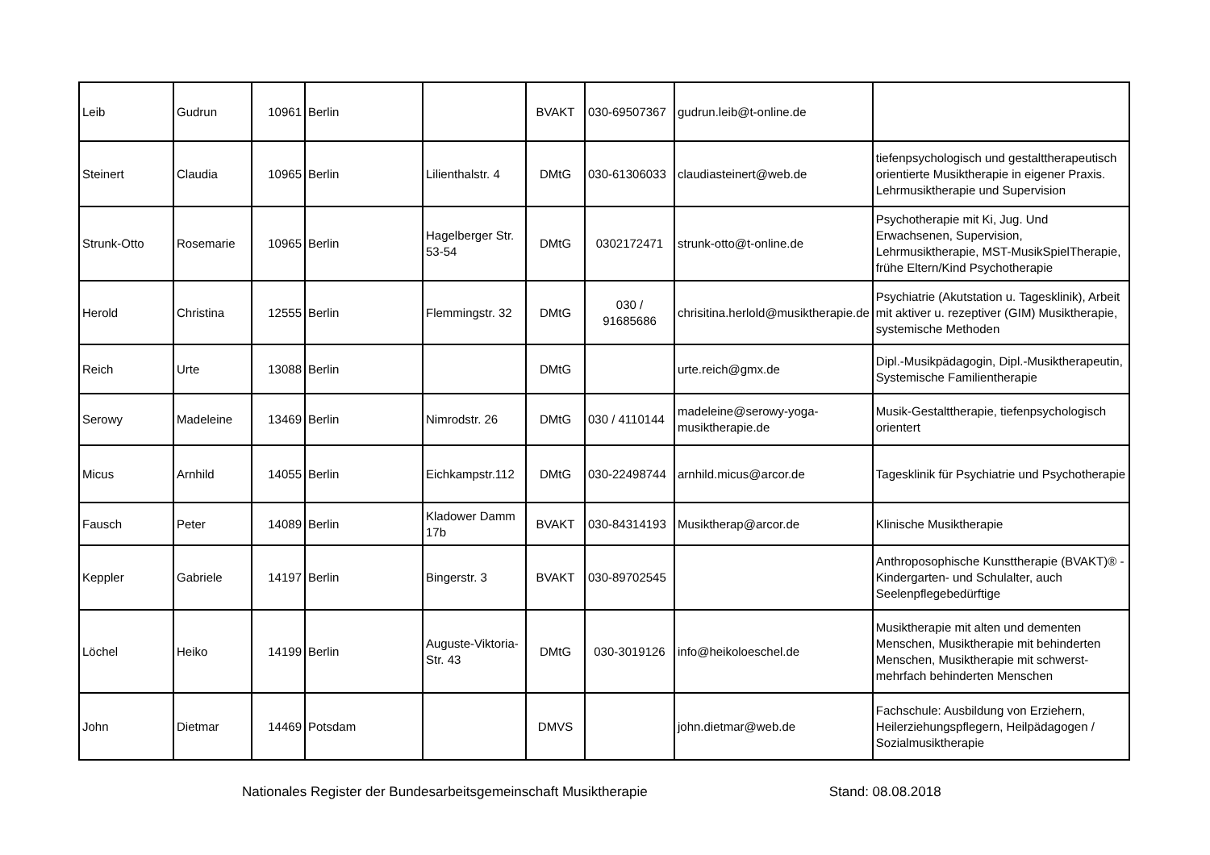| Leib | Gudrun | 10961 | Berlin | | BVAKT | 030-69507367 | gudrun.leib@t-online.de | |
| Steinert | Claudia | 10965 | Berlin | Lilienthalstr. 4 | DMtG | 030-61306033 | claudiasteinert@web.de | tiefenpsychologisch und gestalttherapeutisch orientierte Musiktherapie in eigener Praxis. Lehrmusiktherapie und Supervision |
| Strunk-Otto | Rosemarie | 10965 | Berlin | Hagelberger Str. 53-54 | DMtG | 0302172471 | strunk-otto@t-online.de | Psychotherapie mit Ki, Jug. Und Erwachsenen, Supervision, Lehrmusiktherapie, MST-MusikSpielTherapie, frühe Eltern/Kind Psychotherapie |
| Herold | Christina | 12555 | Berlin | Flemmingstr. 32 | DMtG | 030 / 91685686 | chrisitina.herlold@musiktherapie.de | Psychiatrie (Akutstation u. Tagesklinik), Arbeit mit aktiver u. rezeptiver (GIM) Musiktherapie, systemische Methoden |
| Reich | Urte | 13088 | Berlin | | DMtG | | urte.reich@gmx.de | Dipl.-Musikpädagogin, Dipl.-Musiktherapeutin, Systemische Familientherapie |
| Serowy | Madeleine | 13469 | Berlin | Nimrodstr. 26 | DMtG | 030 / 4110144 | madeleine@serowy-yoga-musiktherapie.de | Musik-Gestalttherapie, tiefenpsychologisch orientert |
| Micus | Arnhild | 14055 | Berlin | Eichkampstr.112 | DMtG | 030-22498744 | arnhild.micus@arcor.de | Tagesklinik für Psychiatrie und Psychotherapie |
| Fausch | Peter | 14089 | Berlin | Kladower Damm 17b | BVAKT | 030-84314193 | Musiktherap@arcor.de | Klinische Musiktherapie |
| Keppler | Gabriele | 14197 | Berlin | Bingerstr. 3 | BVAKT | 030-89702545 | | Anthroposophische Kunsttherapie (BVAKT)® - Kindergarten- und Schulalter, auch Seelenpflegebedürftige |
| Löchel | Heiko | 14199 | Berlin | Auguste-Viktoria-Str. 43 | DMtG | 030-3019126 | info@heikoloeschel.de | Musiktherapie mit alten und dementen Menschen, Musiktherapie mit behinderten Menschen, Musiktherapie mit schwerst-mehrfach behinderten Menschen |
| John | Dietmar | 14469 | Potsdam | | DMVS | | john.dietmar@web.de | Fachschule: Ausbildung von Erziehern, Heilerziehungspflegern, Heilpädagogen / Sozialmusiktherapie |
Nationales Register der Bundesarbeitsgemeinschaft Musiktherapie Stand: 08.08.2018